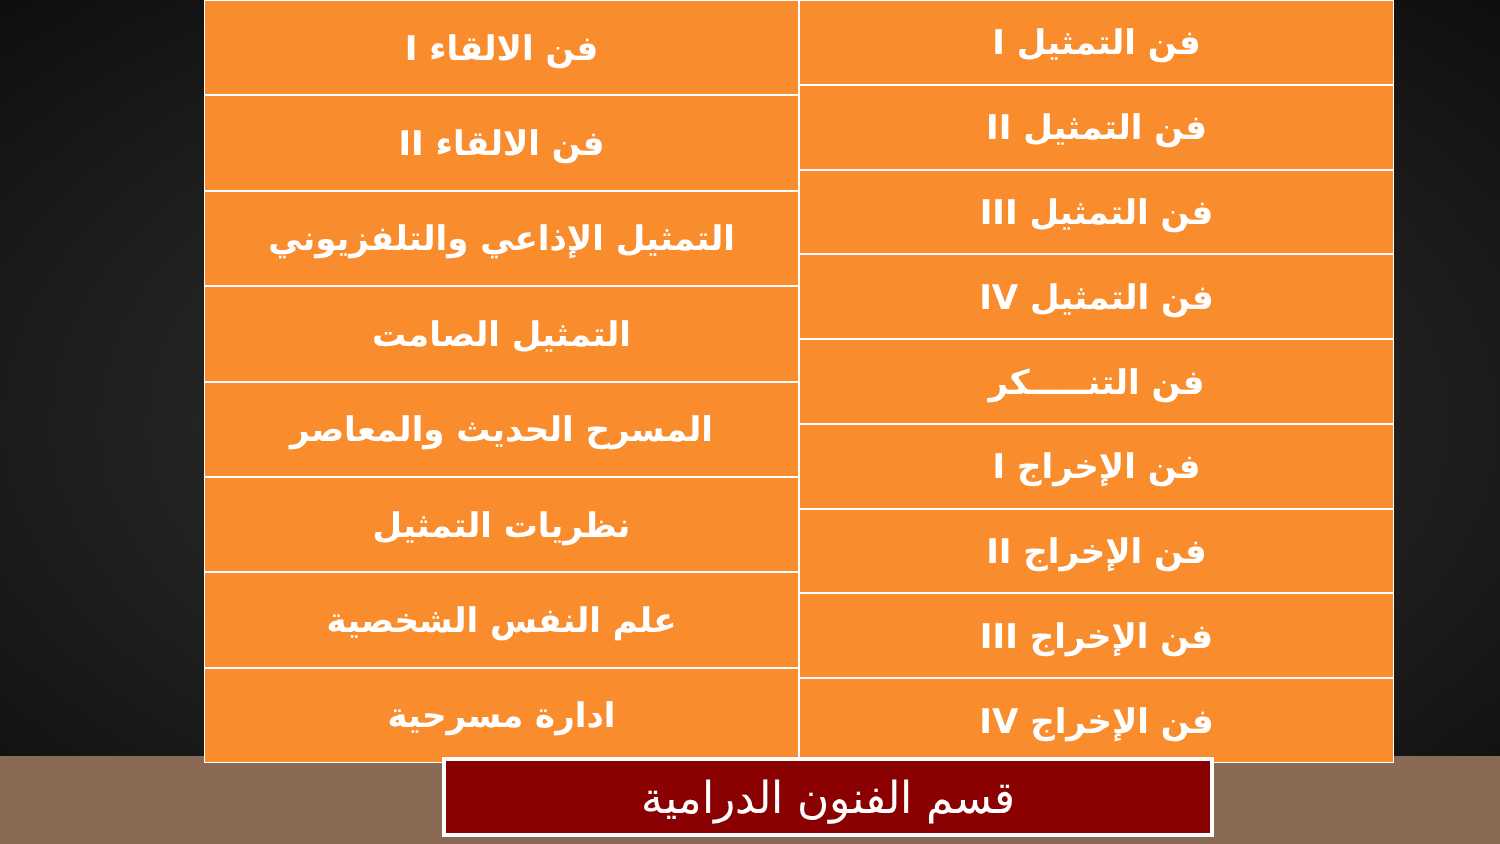فن التمثيل I
فن التمثيل II
فن التمثيل III
فن التمثيل IV
فن التنـــــكر
فن الإخراج I
فن الإخراج II
فن الإخراج III
فن الإخراج IV
فن الالقاء I
فن الالقاء II
التمثيل الإذاعي والتلفزيوني
التمثيل الصامت
المسرح الحديث والمعاصر
نظريات التمثيل
علم النفس الشخصية
ادارة مسرحية
قسم الفنون الدرامية